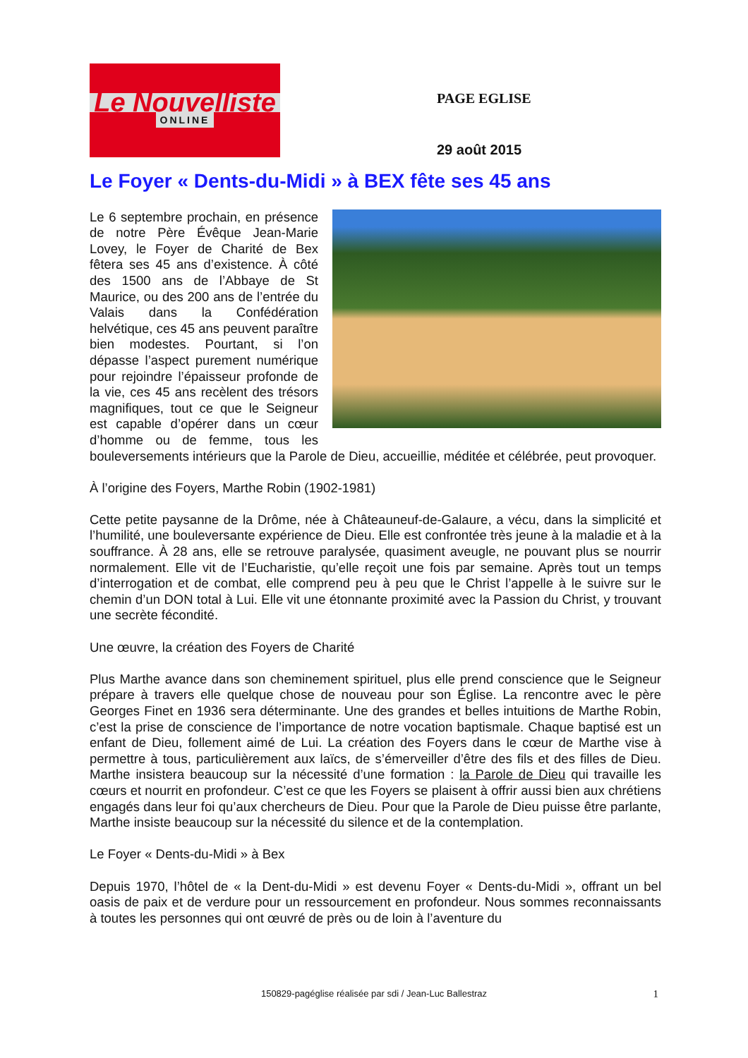Le Nouvelliste
ONLINE
PAGE EGLISE
29 août 2015
Le Foyer « Dents-du-Midi » à BEX fête ses 45 ans
Le 6 septembre prochain, en présence de notre Père Évêque Jean-Marie Lovey, le Foyer de Charité de Bex fêtera ses 45 ans d’existence. À côté des 1500 ans de l’Abbaye de St Maurice, ou des 200 ans de l’entrée du Valais dans la Confédération helvétique, ces 45 ans peuvent paraître bien modestes. Pourtant, si l’on dépasse l’aspect purement numérique pour rejoindre l’épaisseur profonde de la vie, ces 45 ans recèlent des trésors magnifiques, tout ce que le Seigneur est capable d’opérer dans un cœur d’homme ou de femme, tous les bouleversements intérieurs que la Parole de Dieu, accueillie, méditée et célébrée, peut provoquer.
À l’origine des Foyers, Marthe Robin (1902-1981)
Cette petite paysanne de la Drôme, née à Châteauneuf-de-Galaure, a vécu, dans la simplicité et l’humilité, une bouleversante expérience de Dieu. Elle est confrontée très jeune à la maladie et à la souffrance. À 28 ans, elle se retrouve paralysée, quasiment aveugle, ne pouvant plus se nourrir normalement. Elle vit de l’Eucharistie, qu’elle reçoit une fois par semaine. Après tout un temps d’interrogation et de combat, elle comprend peu à peu que le Christ l’appelle à le suivre sur le chemin d’un DON total à Lui. Elle vit une étonnante proximité avec la Passion du Christ, y trouvant une secrète fécondité.
Une œuvre, la création des Foyers de Charité
Plus Marthe avance dans son cheminement spirituel, plus elle prend conscience que le Seigneur prépare à travers elle quelque chose de nouveau pour son Église. La rencontre avec le père Georges Finet en 1936 sera déterminante. Une des grandes et belles intuitions de Marthe Robin, c’est la prise de conscience de l’importance de notre vocation baptismale. Chaque baptisé est un enfant de Dieu, follement aimé de Lui. La création des Foyers dans le cœur de Marthe vise à permettre à tous, particulièrement aux laïcs, de s’émerveiller d’être des fils et des filles de Dieu. Marthe insistera beaucoup sur la nécessité d’une formation : la Parole de Dieu qui travaille les cœurs et nourrit en profondeur. C’est ce que les Foyers se plaisent à offrir aussi bien aux chrétiens engagés dans leur foi qu’aux chercheurs de Dieu. Pour que la Parole de Dieu puisse être parlante, Marthe insiste beaucoup sur la nécessité du silence et de la contemplation.
Le Foyer « Dents-du-Midi » à Bex
Depuis 1970, l’hôtel de « la Dent-du-Midi » est devenu Foyer « Dents-du-Midi », offrant un bel oasis de paix et de verdure pour un ressourcement en profondeur. Nous sommes reconnaissants à toutes les personnes qui ont œuvré de près ou de loin à l’aventure du
150829-pagéglise réalisée par sdi / Jean-Luc Ballestraz 1